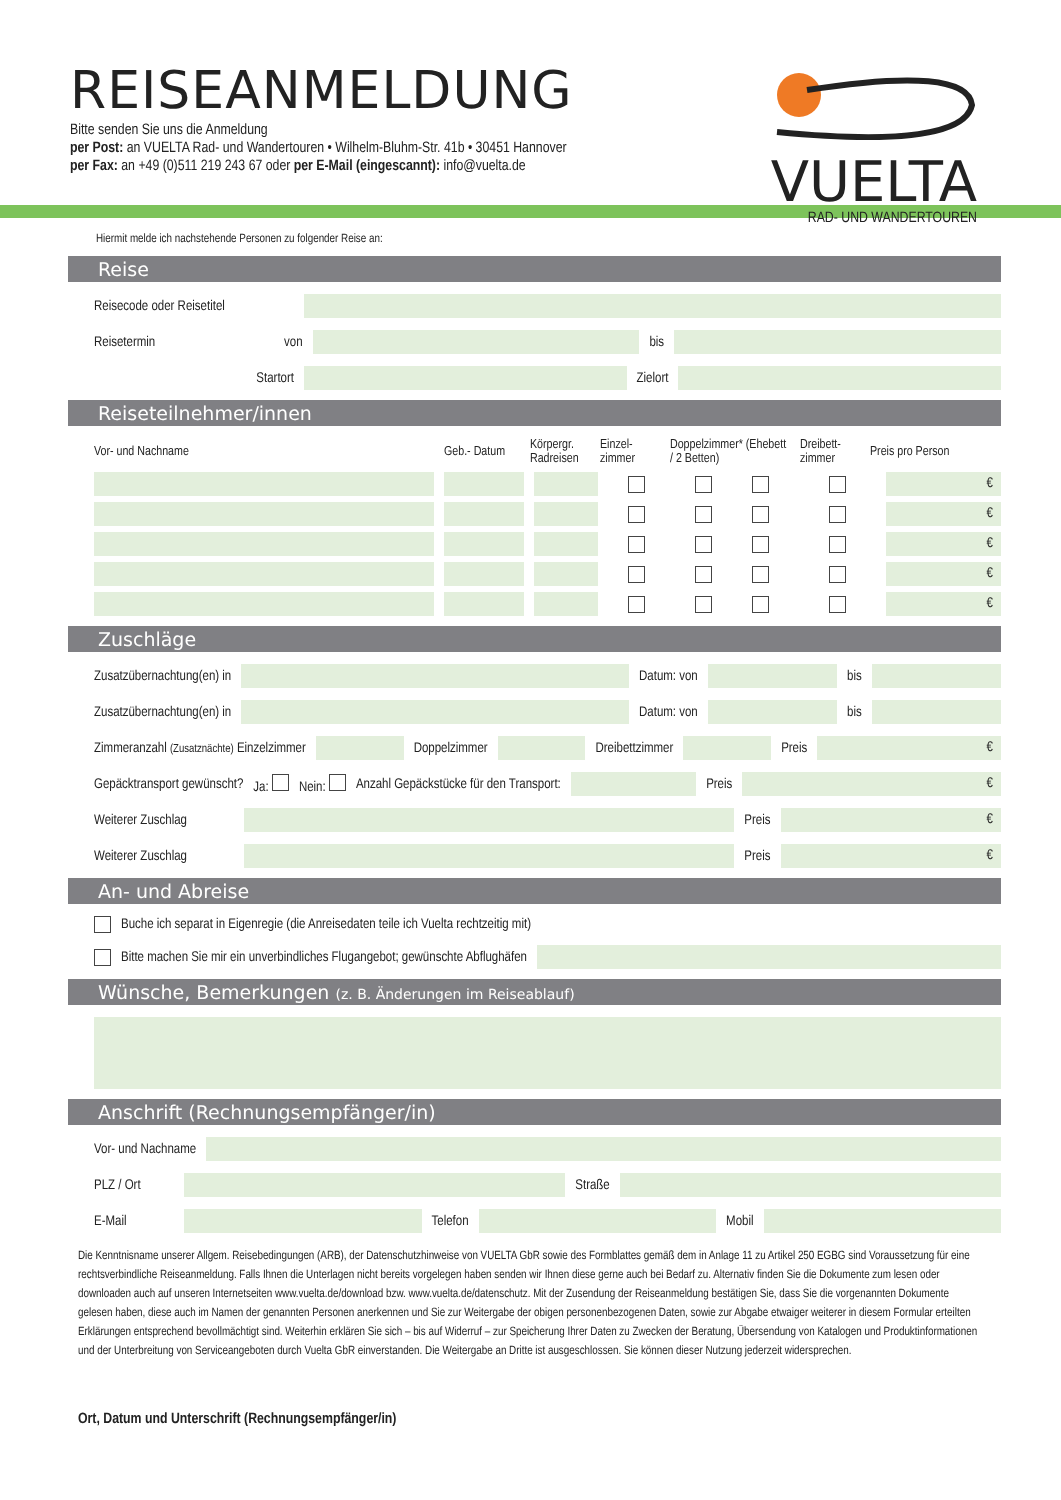REISEANMELDUNG
Bitte senden Sie uns die Anmeldung
per Post: an VUELTA Rad- und Wandertouren • Wilhelm-Bluhm-Str. 41b • 30451 Hannover
per Fax: an +49 (0)511 219 243 67 oder per E-Mail (eingescannt): info@vuelta.de
VUELTA
RAD- UND WANDERTOUREN
Hiermit melde ich nachstehende Personen zu folgender Reise an:
Reise
Reisecode oder Reisetitel
Reisetermin von bis
Startort Zielort
Reiseteilnehmer/innen
Vor- und Nachname Geb.- Datum Körpergr. Radreisen Einzel- zimmer Doppelzimmer* (Ehebett / 2 Betten) Dreibett- zimmer Preis pro Person
€
€
€
€
€
Zuschläge
Zusatzübernachtung(en) in Datum: von bis
Zusatzübernachtung(en) in Datum: von bis
Zimmeranzahl (Zusatznächte) Einzelzimmer
Doppelzimmer Dreibettzimmer Preis
€
Gepäcktransport gewünscht? Ja: Nein: Anzahl Gepäckstücke für den Transport:
Preis
€
Weiterer Zuschlag
Preis
€
Weiterer Zuschlag
Preis
€
An- und Abreise
Buche ich separat in Eigenregie (die Anreisedaten teile ich Vuelta rechtzeitig mit)
Bitte machen Sie mir ein unverbindliches Flugangebot; gewünschte Abflughäfen
Wünsche, Bemerkungen (z. B. Änderungen im Reiseablauf)
Anschrift (Rechnungsempfänger/in)
Vor- und Nachname
PLZ / Ort Straße
E-Mail Telefon Mobil
Die Kenntnisname unserer Allgem. Reisebedingungen (ARB), der Datenschutzhinweise von VUELTA GbR sowie des Formblattes gemäß dem in Anlage 11 zu Artikel 250 EGBG sind Voraussetzung für eine rechtsverbindliche Reiseanmeldung. Falls Ihnen die Unterlagen nicht bereits vorgelegen haben senden wir Ihnen diese gerne auch bei Bedarf zu. Alternativ finden Sie die Dokumente zum lesen oder downloaden auch auf unseren Internetseiten www.vuelta.de/download bzw. www.vuelta.de/datenschutz. Mit der Zusendung der Reiseanmeldung bestätigen Sie, dass Sie die vorgenannten Dokumente gelesen haben, diese auch im Namen der genannten Personen anerkennen und Sie zur Weitergabe der obigen personenbezogenen Daten, sowie zur Abgabe etwaiger weiterer in diesem Formular erteilten Erklärungen entsprechend bevollmächtigt sind. Weiterhin erklären Sie sich – bis auf Widerruf – zur Speicherung Ihrer Daten zu Zwecken der Beratung, Übersendung von Katalogen und Produktinformationen und der Unterbreitung von Serviceangeboten durch Vuelta GbR einverstanden. Die Weitergabe an Dritte ist ausgeschlossen. Sie können dieser Nutzung jederzeit widersprechen.
Ort, Datum und Unterschrift (Rechnungsempfänger/in)